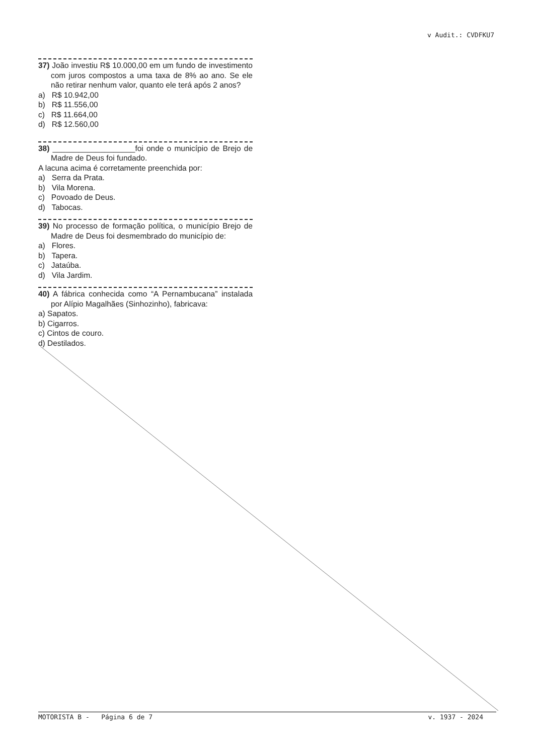v Audit.: CVDFKU7
37) João investiu R$ 10.000,00 em um fundo de investimento com juros compostos a uma taxa de 8% ao ano. Se ele não retirar nenhum valor, quanto ele terá após 2 anos?
a) R$ 10.942,00
b) R$ 11.556,00
c) R$ 11.664,00
d) R$ 12.560,00
38) ___________________foi onde o município de Brejo de Madre de Deus foi fundado.
A lacuna acima é corretamente preenchida por:
a) Serra da Prata.
b) Vila Morena.
c) Povoado de Deus.
d) Tabocas.
39) No processo de formação política, o município Brejo de Madre de Deus foi desmembrado do município de:
a) Flores.
b) Tapera.
c) Jataúba.
d) Vila Jardim.
40) A fábrica conhecida como “A Pernambucana” instalada por Alípio Magalhães (Sinhozinho), fabricava:
a) Sapatos.
b) Cigarros.
c) Cintos de couro.
d) Destilados.
MOTORISTA B - Página 6 de 7 v. 1937 - 2024